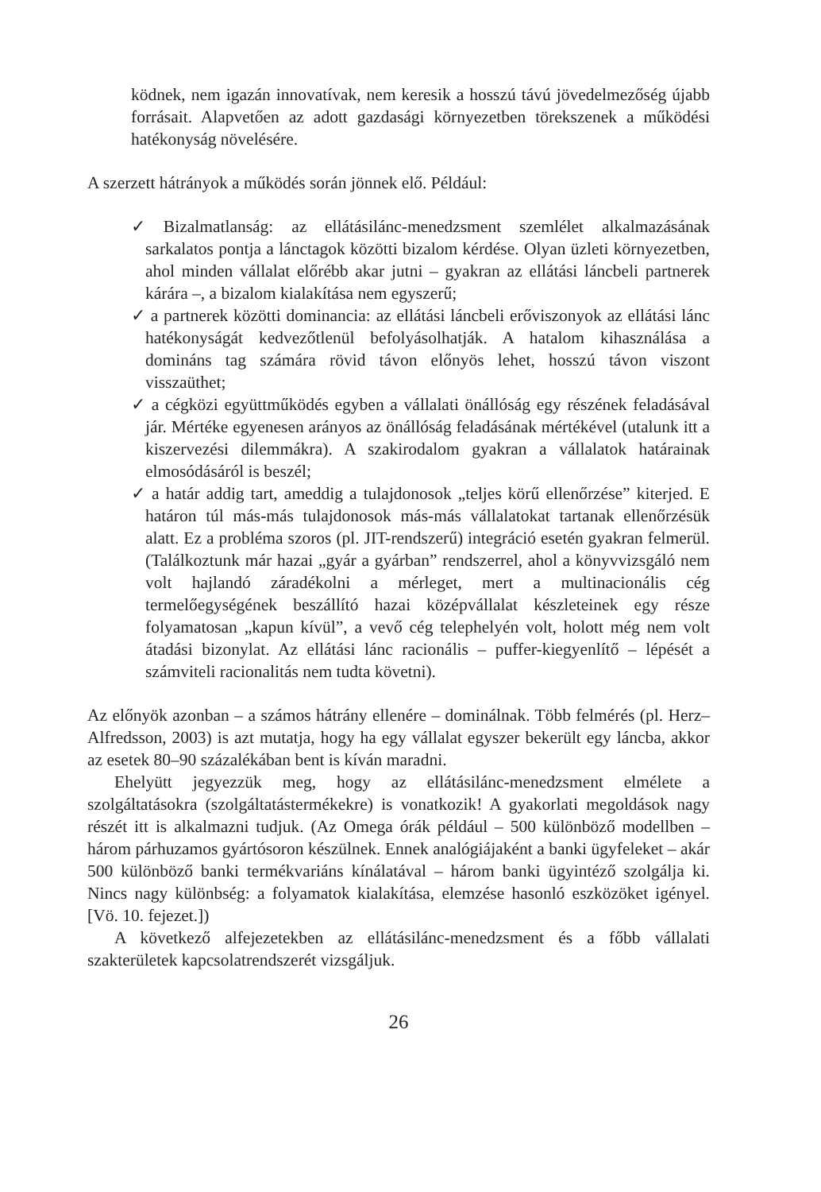ködnek, nem igazán innovatívak, nem keresik a hosszú távú jövedelmezőség újabb forrásait. Alapvetően az adott gazdasági környezetben törekszenek a működési hatékonyság növelésére.
A szerzett hátrányok a működés során jönnek elő. Például:
✓ Bizalmatlanság: az ellátásilánc-menedzsment szemlélet alkalmazásának sarkalatos pontja a lánctagok közötti bizalom kérdése. Olyan üzleti környezetben, ahol minden vállalat előrébb akar jutni – gyakran az ellátási láncbeli partnerek kárára –, a bizalom kialakítása nem egyszerű;
✓ a partnerek közötti dominancia: az ellátási láncbeli erőviszonyok az ellátási lánc hatékonyságát kedvezőtlenül befolyásolhatják. A hatalom kihasználása a domináns tag számára rövid távon előnyös lehet, hosszú távon viszont visszaüthet;
✓ a cégközi együttműködés egyben a vállalati önállóság egy részének feladásával jár. Mértéke egyenesen arányos az önállóság feladásának mértékével (utalunk itt a kiszervezési dilemmákra). A szakirodalom gyakran a vállalatok határainak elmosódásáról is beszél;
✓ a határ addig tart, ameddig a tulajdonosok „teljes körű ellenőrzése” kiterjed. E határon túl más-más tulajdonosok más-más vállalatokat tartanak ellenőrzésük alatt. Ez a probléma szoros (pl. JIT-rendszerű) integráció esetén gyakran felmerül. (Találkoztunk már hazai „gyár a gyárban” rendszerrel, ahol a könyvvizsgáló nem volt hajlandó záradékolni a mérleget, mert a multinacionális cég termelőegységének beszállító hazai középvállalat készleteinek egy része folyamatosan „kapun kívül”, a vevő cég telephelyén volt, holott még nem volt átadási bizonylat. Az ellátási lánc racionális – puffer-kiegyenlítő – lépését a számviteli racionalitás nem tudta követni).
Az előnyök azonban – a számos hátrány ellenére – dominálnak. Több felmérés (pl. Herz–Alfredsson, 2003) is azt mutatja, hogy ha egy vállalat egyszer bekerült egy láncba, akkor az esetek 80–90 százalékában bent is kíván maradni.
Ehelyütt jegyezzük meg, hogy az ellátásilánc-menedzsment elmélete a szolgáltatásokra (szolgáltatástermékekre) is vonatkozik! A gyakorlati megoldások nagy részét itt is alkalmazni tudjuk. (Az Omega órák például – 500 különböző modellben – három párhuzamos gyártósoron készülnek. Ennek analógiájaként a banki ügyfeleket – akár 500 különböző banki termékvariáns kínálatával – három banki ügyintéző szolgálja ki. Nincs nagy különbség: a folyamatok kialakítása, elemzése hasonló eszközöket igényel. [Vö. 10. fejezet.])
A következő alfejezetekben az ellátásilánc-menedzsment és a főbb vállalati szakterületek kapcsolatrendszerét vizsgáljuk.
26